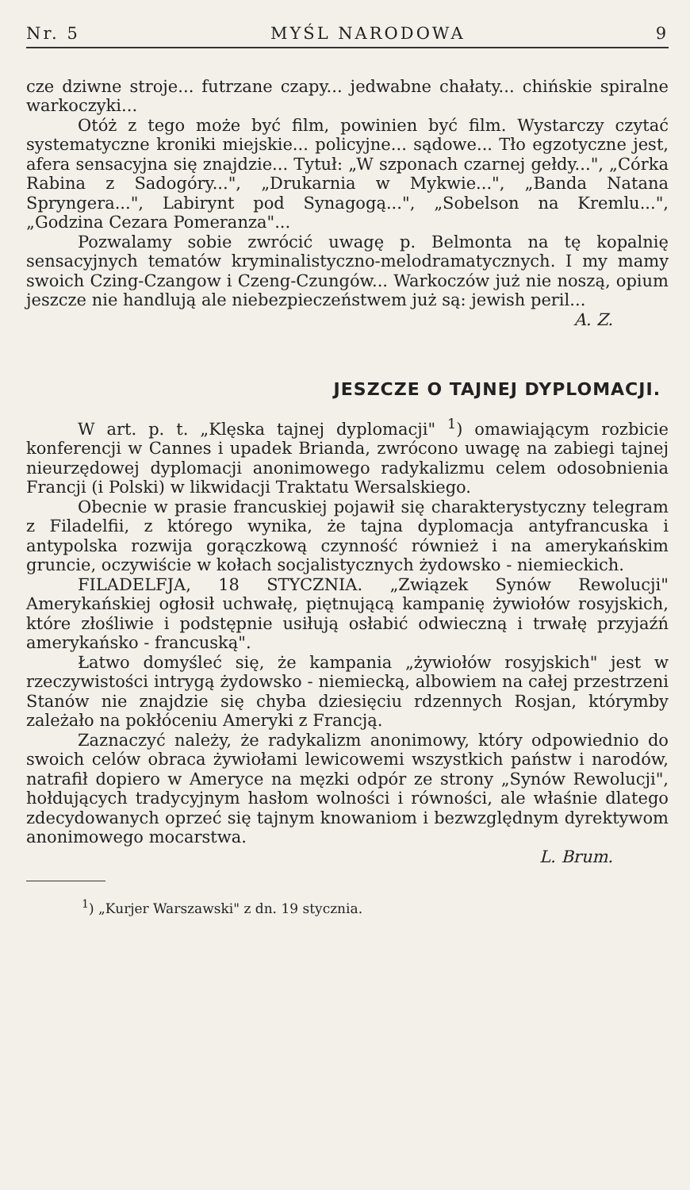Nr. 5 MYŚL NARODOWA 9
cze dziwne stroje... futrzane czapy... jedwabne chałaty... chińskie spiralne warkoczyki...
Otóż z tego może być film, powinien być film. Wystarczy czytać systematyczne kroniki miejskie... policyjne... sądowe... Tło egzotyczne jest, afera sensacyjna się znajdzie... Tytuł: „W szponach czarnej gełdy...", „Córka Rabina z Sadogóry...", „Drukarnia w Mykwie...", „Banda Natana Spryngera...", Labirynt pod Synagogą...", „Sobelson na Kremlu...", „Godzina Cezara Pomeranza"...
Pozwalamy sobie zwrócić uwagę p. Belmonta na tę kopalnię sensacyjnych tematów kryminalistyczno-melodramatycznych. I my mamy swoich Czing-Czangow i Czeng-Czungów... Warkoczów już nie noszą, opium jeszcze nie handlują ale niebezpieczeństwem już są: jewish peril...
A. Z.
JESZCZE O TAJNEJ DYPLOMACJI.
W art. p. t. „Klęska tajnej dyplomacji" <sup>1</sup>) omawiającym rozbicie konferencji w Cannes i upadek Brianda, zwrócono uwagę na zabiegi tajnej nieurzędowej dyplomacji anonimowego radykalizmu celem odosobnienia Francji (i Polski) w likwidacji Traktatu Wersalskiego.
Obecnie w prasie francuskiej pojawił się charakterystyczny telegram z Filadelfii, z którego wynika, że tajna dyplomacja antyfrancuska i antypolska rozwija gorączkową czynność również i na amerykańskim gruncie, oczywiście w kołach socjalistycznych żydowsko - niemieckich.
FILADELFJA, 18 STYCZNIA. „Związek Synów Rewolucji" Amerykańskiej ogłosił uchwałę, piętnującą kampanię żywiołów rosyjskich, które złośliwie i podstępnie usiłują osłabić odwieczną i trwałę przyjaźń amerykańsko - francuską".
Łatwo domyśleć się, że kampania „żywiołów rosyjskich" jest w rzeczywistości intrygą żydowsko - niemiecką, albowiem na całej przestrzeni Stanów nie znajdzie się chyba dziesięciu rdzennych Rosjan, którymby zależało na pokłóceniu Ameryki z Francją.
Zaznaczyć należy, że radykalizm anonimowy, który odpowiednio do swoich celów obraca żywiołami lewicowemi wszystkich państw i narodów, natrafił dopiero w Ameryce na męzki odpór ze strony „Synów Rewolucji", hołdujących tradycyjnym hasłom wolności i równości, ale właśnie dlatego zdecydowanych oprzeć się tajnym knowaniom i bezwzględnym dyrektywom anonimowego mocarstwa.
L. Brum.
<sup>1</sup>) „Kurjer Warszawski" z dn. 19 stycznia.